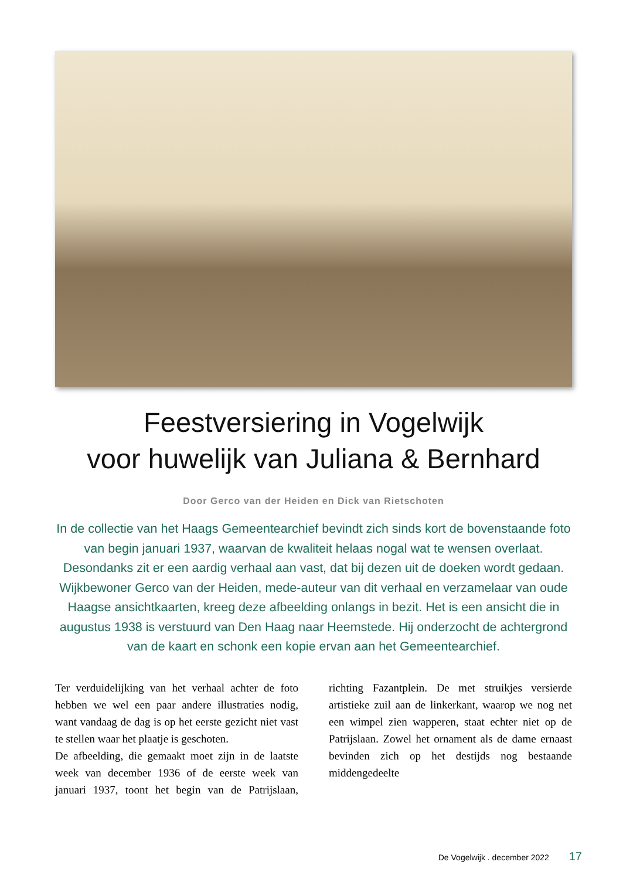Feestversiering in Vogelwijk
voor huwelijk van Juliana & Bernhard
Door Gerco van der Heiden en Dick van Rietschoten
In de collectie van het Haags Gemeentearchief bevindt zich sinds kort de bovenstaande foto van begin januari 1937, waarvan de kwaliteit helaas nogal wat te wensen overlaat. Desondanks zit er een aardig verhaal aan vast, dat bij dezen uit de doeken wordt gedaan. Wijkbewoner Gerco van der Heiden, mede-auteur van dit verhaal en verzamelaar van oude Haagse ansichtkaarten, kreeg deze afbeelding onlangs in bezit. Het is een ansicht die in augustus 1938 is verstuurd van Den Haag naar Heemstede. Hij onderzocht de achtergrond van de kaart en schonk een kopie ervan aan het Gemeentearchief.
Ter verduidelijking van het verhaal achter de foto hebben we wel een paar andere illustraties nodig, want vandaag de dag is op het eerste gezicht niet vast te stellen waar het plaatje is geschoten.
De afbeelding, die gemaakt moet zijn in de laatste week van december 1936 of de eerste week van januari 1937, toont het begin van de Patrijslaan, richting Fazantplein. De met struikjes versierde artistieke zuil aan de linkerkant, waarop we nog net een wimpel zien wapperen, staat echter niet op de Patrijslaan. Zowel het ornament als de dame ernaast bevinden zich op het destijds nog bestaande middengedeelte
De Vogelwijk . december 2022 17